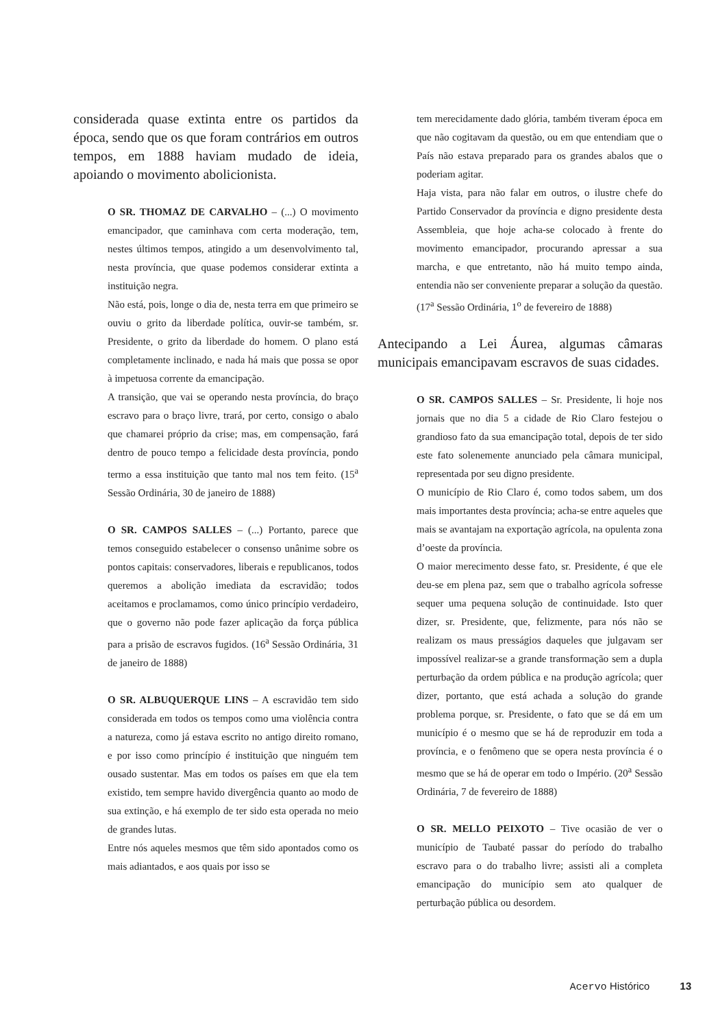considerada quase extinta entre os partidos da época, sendo que os que foram contrários em outros tempos, em 1888 haviam mudado de ideia, apoiando o movimento abolicionista.
O SR. THOMAZ DE CARVALHO – (...) O movimento emancipador, que caminhava com certa moderação, tem, nestes últimos tempos, atingido a um desenvolvimento tal, nesta província, que quase podemos considerar extinta a instituição negra.
Não está, pois, longe o dia de, nesta terra em que primeiro se ouviu o grito da liberdade política, ouvir-se também, sr. Presidente, o grito da liberdade do homem. O plano está completamente inclinado, e nada há mais que possa se opor à impetuosa corrente da emancipação.
A transição, que vai se operando nesta província, do braço escravo para o braço livre, trará, por certo, consigo o abalo que chamarei próprio da crise; mas, em compensação, fará dentro de pouco tempo a felicidade desta província, pondo termo a essa instituição que tanto mal nos tem feito. (15<sup>a</sup> Sessão Ordinária, 30 de janeiro de 1888)
O SR. CAMPOS SALLES – (...) Portanto, parece que temos conseguido estabelecer o consenso unânime sobre os pontos capitais: conservadores, liberais e republicanos, todos queremos a abolição imediata da escravidão; todos aceitamos e proclamamos, como único princípio verdadeiro, que o governo não pode fazer aplicação da força pública para a prisão de escravos fugidos. (16<sup>a</sup> Sessão Ordinária, 31 de janeiro de 1888)
O SR. ALBUQUERQUE LINS – A escravidão tem sido considerada em todos os tempos como uma violência contra a natureza, como já estava escrito no antigo direito romano, e por isso como princípio é instituição que ninguém tem ousado sustentar. Mas em todos os países em que ela tem existido, tem sempre havido divergência quanto ao modo de sua extinção, e há exemplo de ter sido esta operada no meio de grandes lutas.
Entre nós aqueles mesmos que têm sido apontados como os mais adiantados, e aos quais por isso se
tem merecidamente dado glória, também tiveram época em que não cogitavam da questão, ou em que entendiam que o País não estava preparado para os grandes abalos que o poderiam agitar.
Haja vista, para não falar em outros, o ilustre chefe do Partido Conservador da província e digno presidente desta Assembleia, que hoje acha-se colocado à frente do movimento emancipador, procurando apressar a sua marcha, e que entretanto, não há muito tempo ainda, entendia não ser conveniente preparar a solução da questão. (17<sup>a</sup> Sessão Ordinária, 1<sup>o</sup> de fevereiro de 1888)
Antecipando a Lei Áurea, algumas câmaras municipais emancipavam escravos de suas cidades.
O SR. CAMPOS SALLES – Sr. Presidente, li hoje nos jornais que no dia 5 a cidade de Rio Claro festejou o grandioso fato da sua emancipação total, depois de ter sido este fato solenemente anunciado pela câmara municipal, representada por seu digno presidente.
O município de Rio Claro é, como todos sabem, um dos mais importantes desta província; acha-se entre aqueles que mais se avantajam na exportação agrícola, na opulenta zona d’oeste da província.
O maior merecimento desse fato, sr. Presidente, é que ele deu-se em plena paz, sem que o trabalho agrícola sofresse sequer uma pequena solução de continuidade. Isto quer dizer, sr. Presidente, que, felizmente, para nós não se realizam os maus presságios daqueles que julgavam ser impossível realizar-se a grande transformação sem a dupla perturbação da ordem pública e na produção agrícola; quer dizer, portanto, que está achada a solução do grande problema porque, sr. Presidente, o fato que se dá em um município é o mesmo que se há de reproduzir em toda a província, e o fenômeno que se opera nesta província é o mesmo que se há de operar em todo o Império. (20<sup>a</sup> Sessão Ordinária, 7 de fevereiro de 1888)
O SR. MELLO PEIXOTO – Tive ocasião de ver o município de Taubaté passar do período do trabalho escravo para o do trabalho livre; assisti ali a completa emancipação do município sem ato qualquer de perturbação pública ou desordem.
Acervo Histórico 13